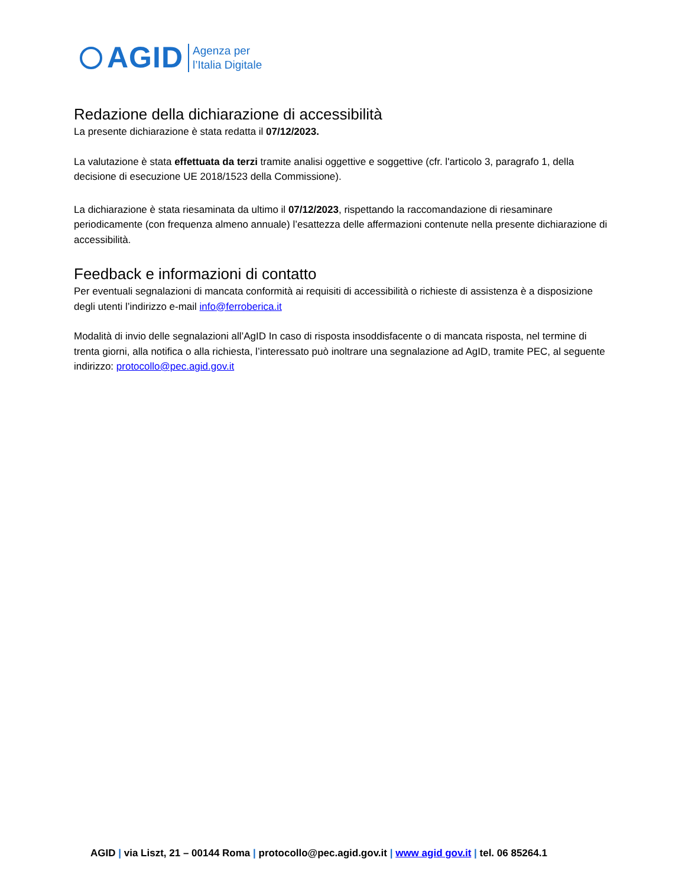AGID
Agenza per
l’Italia Digitale
Redazione della dichiarazione di accessibilità
La presente dichiarazione è stata redatta il 07/12/2023.
La valutazione è stata effettuata da terzi tramite analisi oggettive e soggettive (cfr. l'articolo 3, paragrafo 1, della decisione di esecuzione UE 2018/1523 della Commissione).
La dichiarazione è stata riesaminata da ultimo il 07/12/2023, rispettando la raccomandazione di riesaminare periodicamente (con frequenza almeno annuale) l’esattezza delle affermazioni contenute nella presente dichiarazione di accessibilità.
Feedback e informazioni di contatto
Per eventuali segnalazioni di mancata conformità ai requisiti di accessibilità o richieste di assistenza è a disposizione degli utenti l’indirizzo e-mail info@ferroberica.it
Modalità di invio delle segnalazioni all’AgID In caso di risposta insoddisfacente o di mancata risposta, nel termine di trenta giorni, alla notifica o alla richiesta, l’interessato può inoltrare una segnalazione ad AgID, tramite PEC, al seguente indirizzo: protocollo@pec.agid.gov.it
AGID | via Liszt, 21 – 00144 Roma | protocollo@pec.agid.gov.it | www agid gov.it | tel. 06 85264.1